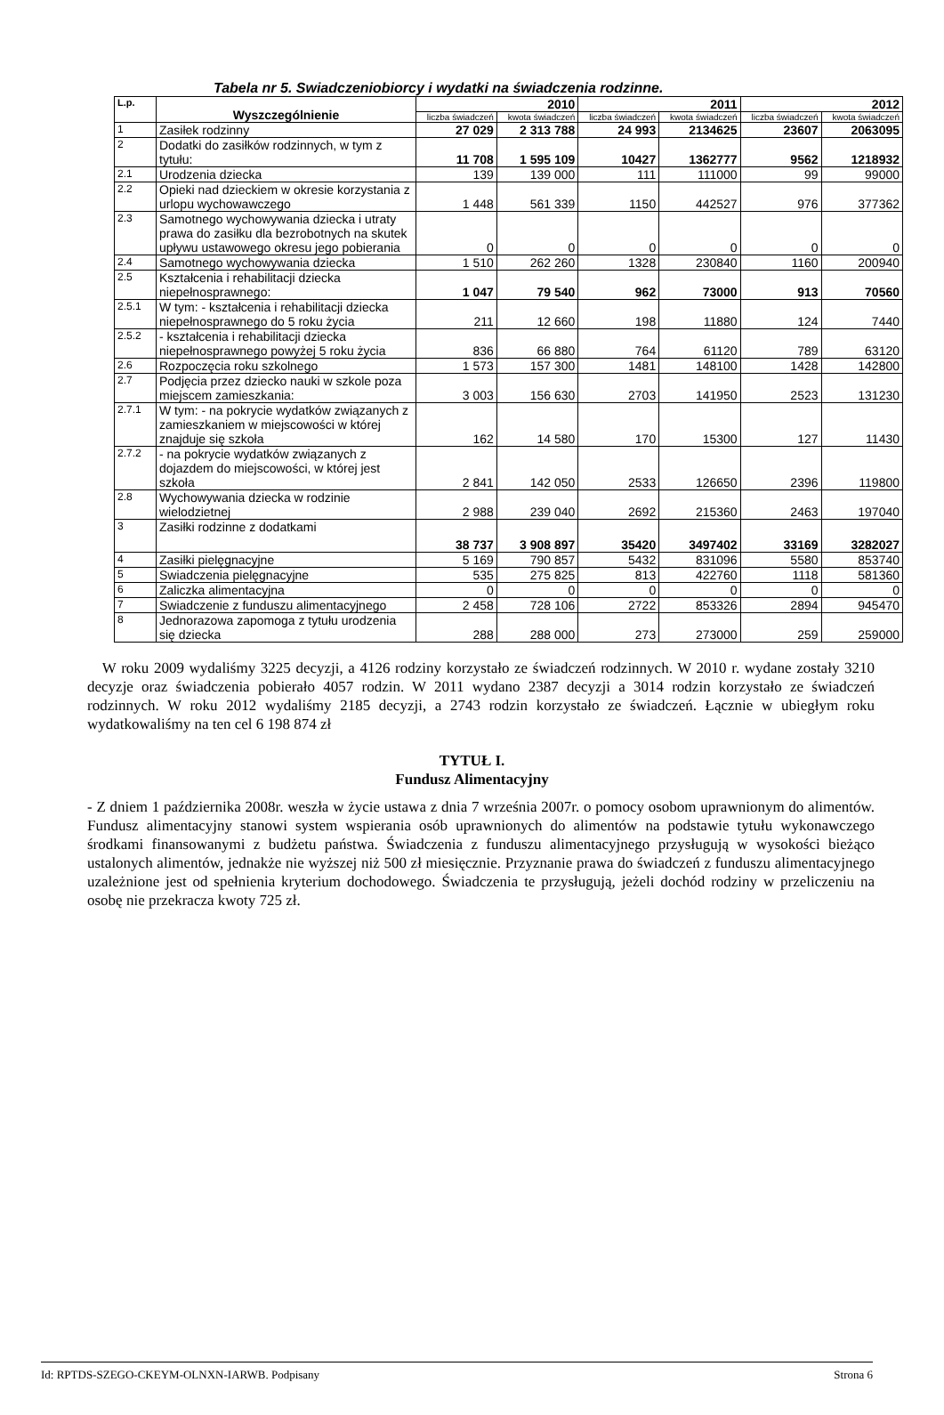Tabela nr 5. Swiadczeniobiorcy i wydatki na świadczenia rodzinne.
| L.p. | Wyszczególnienie | 2010 | | 2011 | | 2012 | |
| --- | --- | --- | --- | --- | --- | --- | --- |
| | | liczba świadczeń | kwota świadczeń | liczba świadczeń | kwota świadczeń | liczba świadczeń | kwota świadczeń |
| 1 | Zasiłek rodzinny | 27 029 | 2 313 788 | 24 993 | 2134625 | 23607 | 2063095 |
| 2 | Dodatki do zasiłków rodzinnych, w tym z tytułu: | 11 708 | 1 595 109 | 10427 | 1362777 | 9562 | 1218932 |
| 2.1 | Urodzenia dziecka | 139 | 139 000 | 111 | 111000 | 99 | 99000 |
| 2.2 | Opieki nad dzieckiem w okresie korzystania z urlopu wychowawczego | 1 448 | 561 339 | 1150 | 442527 | 976 | 377362 |
| 2.3 | Samotnego wychowywania dziecka i utraty prawa do zasiłku dla bezrobotnych na skutek upływu ustawowego okresu jego pobierania | 0 | 0 | 0 | 0 | 0 | 0 |
| 2.4 | Samotnego wychowywania dziecka | 1 510 | 262 260 | 1328 | 230840 | 1160 | 200940 |
| 2.5 | Kształcenia i rehabilitacji dziecka niepełnosprawnego: | 1 047 | 79 540 | 962 | 73000 | 913 | 70560 |
| 2.5.1 | W tym: - kształcenia i rehabilitacji dziecka niepełnosprawnego do 5 roku życia | 211 | 12 660 | 198 | 11880 | 124 | 7440 |
| 2.5.2 | - kształcenia i rehabilitacji dziecka niepełnosprawnego powyżej 5 roku życia | 836 | 66 880 | 764 | 61120 | 789 | 63120 |
| 2.6 | Rozpoczęcia roku szkolnego | 1 573 | 157 300 | 1481 | 148100 | 1428 | 142800 |
| 2.7 | Podjęcia przez dziecko nauki w szkole poza miejscem zamieszkania: | 3 003 | 156 630 | 2703 | 141950 | 2523 | 131230 |
| 2.7.1 | W tym: - na pokrycie wydatków związanych z zamieszkaniem w miejscowości w której znajduje się szkoła | 162 | 14 580 | 170 | 15300 | 127 | 11430 |
| 2.7.2 | - na pokrycie wydatków związanych z dojazdem do miejscowości, w której jest szkoła | 2 841 | 142 050 | 2533 | 126650 | 2396 | 119800 |
| 2.8 | Wychowywania dziecka w rodzinie wielodzietnej | 2 988 | 239 040 | 2692 | 215360 | 2463 | 197040 |
| 3 | Zasiłki rodzinne z dodatkami | 38 737 | 3 908 897 | 35420 | 3497402 | 33169 | 3282027 |
| 4 | Zasiłki pielęgnacyjne | 5 169 | 790 857 | 5432 | 831096 | 5580 | 853740 |
| 5 | Swiadczenia pielęgnacyjne | 535 | 275 825 | 813 | 422760 | 1118 | 581360 |
| 6 | Zaliczka alimentacyjna | 0 | 0 | 0 | 0 | 0 | 0 |
| 7 | Swiadczenie z funduszu alimentacyjnego | 2 458 | 728 106 | 2722 | 853326 | 2894 | 945470 |
| 8 | Jednorazowa zapomoga z tytułu urodzenia się dziecka | 288 | 288 000 | 273 | 273000 | 259 | 259000 |
W roku 2009 wydaliśmy 3225 decyzji, a 4126 rodziny korzystało ze świadczeń rodzinnych. W 2010 r. wydane zostały 3210 decyzje oraz świadczenia pobierało 4057 rodzin. W 2011 wydano 2387 decyzji a 3014 rodzin korzystało ze świadczeń rodzinnych. W roku 2012 wydaliśmy 2185 decyzji, a 2743 rodzin korzystało ze świadczeń. Łącznie w ubiegłym roku wydatkowaliśmy na ten cel 6 198 874 zł
TYTUŁ I.
Fundusz Alimentacyjny
- Z dniem 1 października 2008r. weszła w życie ustawa z dnia 7 września 2007r. o pomocy osobom uprawnionym do alimentów. Fundusz alimentacyjny stanowi system wspierania osób uprawnionych do alimentów na podstawie tytułu wykonawczego środkami finansowanymi z budżetu państwa. Świadczenia z funduszu alimentacyjnego przysługują w wysokości bieżąco ustalonych alimentów, jednakże nie wyższej niż 500 zł miesięcznie. Przyznanie prawa do świadczeń z funduszu alimentacyjnego uzależnione jest od spełnienia kryterium dochodowego. Świadczenia te przysługują, jeżeli dochód rodziny w przeliczeniu na osobę nie przekracza kwoty 725 zł.
Id: RPTDS-SZEGO-CKEYM-OLNXN-IARWB. Podpisany Strona 6